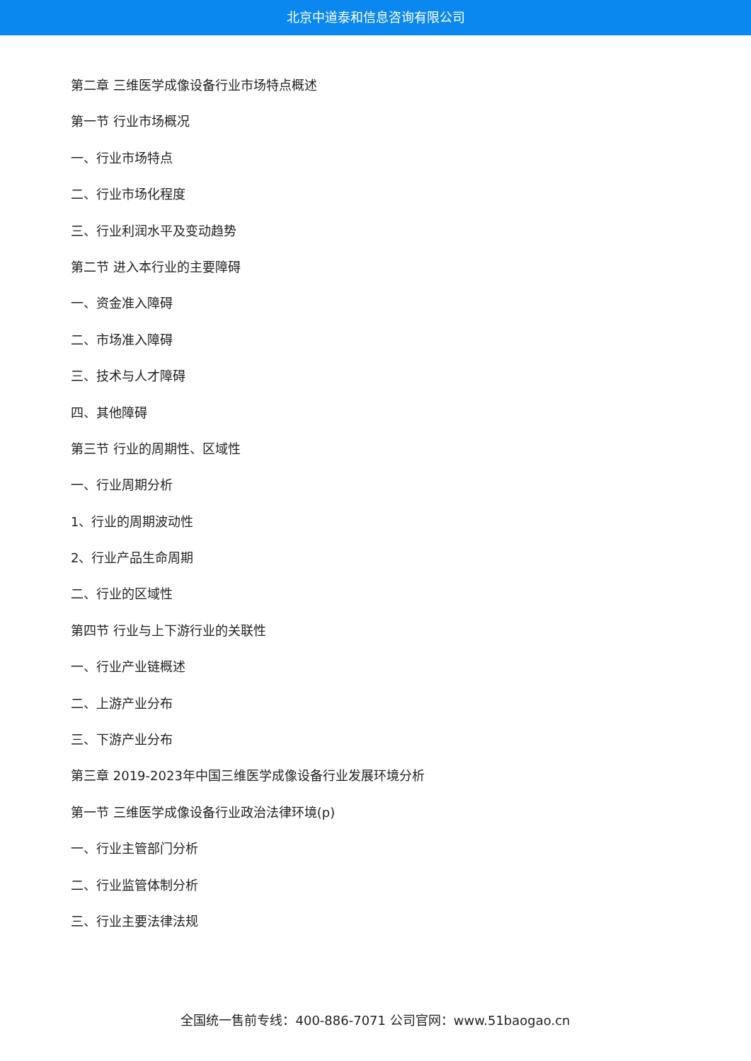北京中道泰和信息咨询有限公司
第二章 三维医学成像设备行业市场特点概述
第一节 行业市场概况
一、行业市场特点
二、行业市场化程度
三、行业利润水平及变动趋势
第二节 进入本行业的主要障碍
一、资金准入障碍
二、市场准入障碍
三、技术与人才障碍
四、其他障碍
第三节 行业的周期性、区域性
一、行业周期分析
1、行业的周期波动性
2、行业产品生命周期
二、行业的区域性
第四节 行业与上下游行业的关联性
一、行业产业链概述
二、上游产业分布
三、下游产业分布
第三章 2019-2023年中国三维医学成像设备行业发展环境分析
第一节 三维医学成像设备行业政治法律环境(p)
一、行业主管部门分析
二、行业监管体制分析
三、行业主要法律法规
全国统一售前专线：400-886-7071 公司官网：www.51baogao.cn